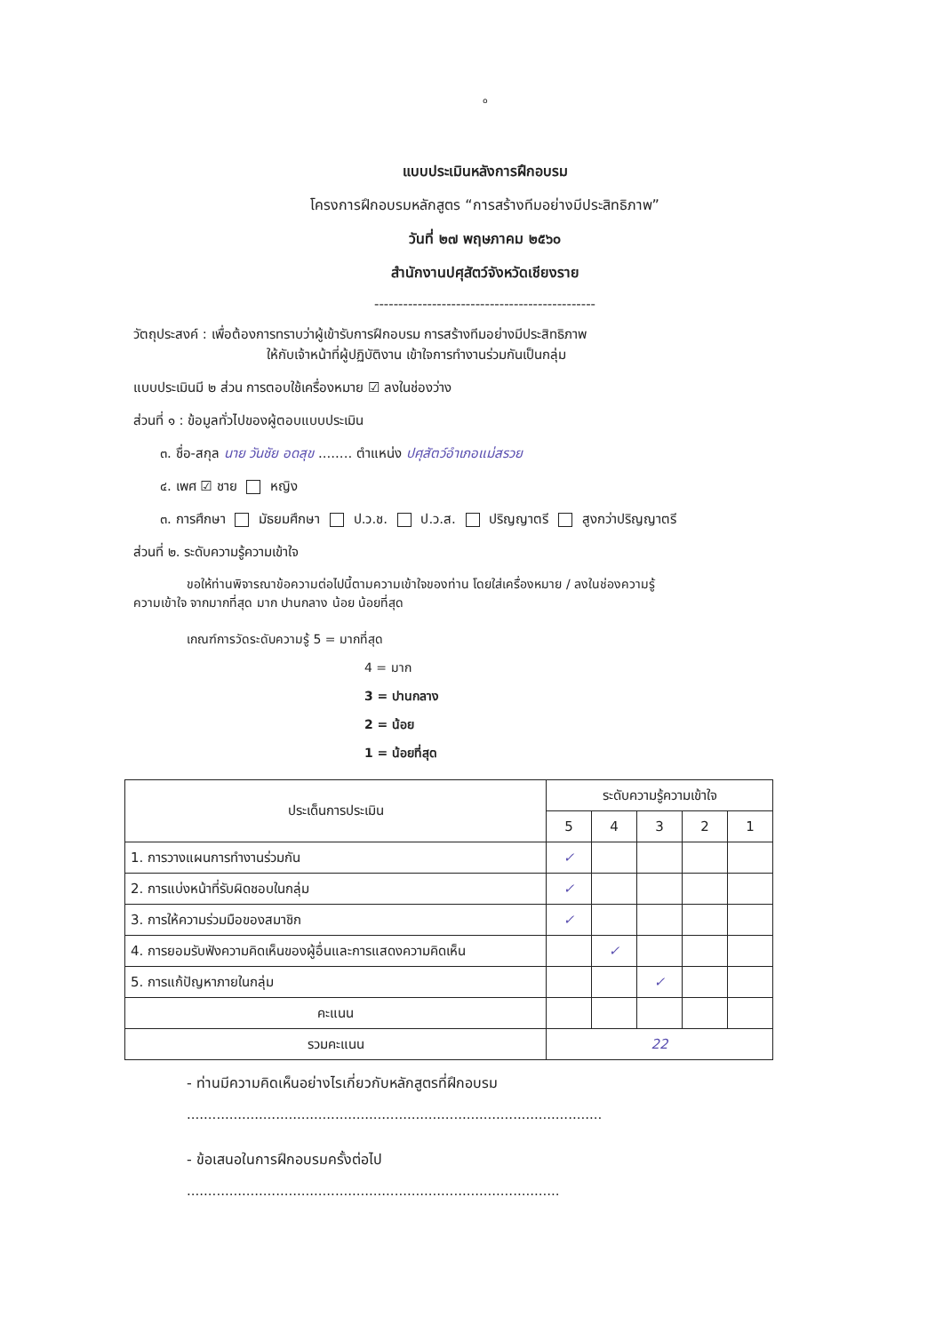๐
แบบประเมินหลังการฝึกอบรม
โครงการฝึกอบรมหลักสูตร “การสร้างทีมอย่างมีประสิทธิภาพ”
วันที่ ๒๗ พฤษภาคม ๒๕๖๐
สำนักงานปศุสัตว์จังหวัดเชียงราย
----------------------------------------------
วัตถุประสงค์ : เพื่อต้องการทราบว่าผู้เข้ารับการฝึกอบรม การสร้างทีมอย่างมีประสิทธิภาพ
ให้กับเจ้าหน้าที่ผู้ปฏิบัติงาน เข้าใจการทำงานร่วมกันเป็นกลุ่ม
แบบประเมินมี ๒ ส่วน การตอบใช้เครื่องหมาย ☑ ลงในช่องว่าง
ส่วนที่ ๑ : ข้อมูลทั่วไปของผู้ตอบแบบประเมิน
๓. ชื่อ-สกุล นาย วันชัย อดสุข ........ ตำแหน่ง ปศุสัตว์อำเภอแม่สรวย
๔. เพศ ☑ ชาย หญิง
๓. การศึกษา มัธยมศึกษา ป.ว.ช. ป.ว.ส. ปริญญาตรี สูงกว่าปริญญาตรี
ส่วนที่ ๒. ระดับความรู้ความเข้าใจ
ขอให้ท่านพิจารณาข้อความต่อไปนี้ตามความเข้าใจของท่าน โดยใส่เครื่องหมาย / ลงในช่องความรู้
ความเข้าใจ จากมากที่สุด มาก ปานกลาง น้อย น้อยที่สุด
เกณฑ์การวัดระดับความรู้ 5 = มากที่สุด
4 = มาก
3 = ปานกลาง
2 = น้อย
1 = น้อยที่สุด
| ประเด็นการประเมิน | ระดับความรู้ความเข้าใจ | | | | |
| --- | --- | --- | --- | --- | --- |
| | 5 | 4 | 3 | 2 | 1 |
| 1. การวางแผนการทำงานร่วมกัน | ✓ | | | | |
| 2. การแบ่งหน้าที่รับผิดชอบในกลุ่ม | ✓ | | | | |
| 3. การให้ความร่วมมือของสมาชิก | ✓ | | | | |
| 4. การยอมรับฟังความคิดเห็นของผู้อื่นและการแสดงความคิดเห็น | | ✓ | | | |
| 5. การแก้ปัญหาภายในกลุ่ม | | | ✓ | | |
| คะแนน | | | | | |
| รวมคะแนน | 22 | | | | |
- ท่านมีความคิดเห็นอย่างไรเกี่ยวกับหลักสูตรที่ฝึกอบรม
..................................................................................................
- ข้อเสนอในการฝึกอบรมครั้งต่อไป
........................................................................................